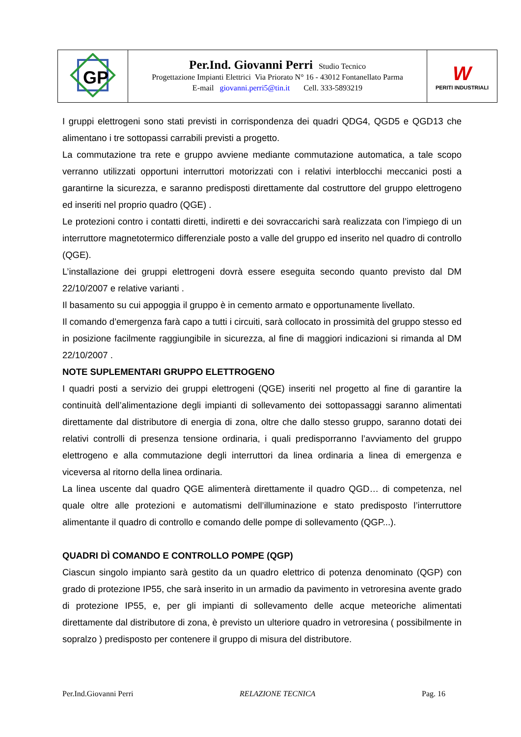| GP | Per.Ind. Giovanni Perri Studio Tecnico Progettazione Impianti Elettrici Via Priorato N° 16 - 43012 Fontanellato Parma E-mail giovanni.perri5@tin.it Cell. 333-5893219 | W PERITI INDUSTRIALI |
I gruppi elettrogeni sono stati previsti in corrispondenza dei quadri QDG4, QGD5 e QGD13 che alimentano i tre sottopassi carrabili previsti a progetto.
La commutazione tra rete e gruppo avviene mediante commutazione automatica, a tale scopo verranno utilizzati opportuni interruttori motorizzati con i relativi interblocchi meccanici posti a garantirne la sicurezza, e saranno predisposti direttamente dal costruttore del gruppo elettrogeno ed inseriti nel proprio quadro (QGE) .
Le protezioni contro i contatti diretti, indiretti e dei sovraccarichi sarà realizzata con l’impiego di un interruttore magnetotermico differenziale posto a valle del gruppo ed inserito nel quadro di controllo (QGE).
L’installazione dei gruppi elettrogeni dovrà essere eseguita secondo quanto previsto dal DM 22/10/2007 e relative varianti .
Il basamento su cui appoggia il gruppo è in cemento armato e opportunamente livellato.
Il comando d’emergenza farà capo a tutti i circuiti, sarà collocato in prossimità del gruppo stesso ed in posizione facilmente raggiungibile in sicurezza, al fine di maggiori indicazioni si rimanda al DM 22/10/2007 .
NOTE SUPLEMENTARI GRUPPO ELETTROGENO
I quadri posti a servizio dei gruppi elettrogeni (QGE) inseriti nel progetto al fine di garantire la continuità dell’alimentazione degli impianti di sollevamento dei sottopassaggi saranno alimentati direttamente dal distributore di energia di zona, oltre che dallo stesso gruppo, saranno dotati dei relativi controlli di presenza tensione ordinaria, i quali predisporranno l’avviamento del gruppo elettrogeno e alla commutazione degli interruttori da linea ordinaria a linea di emergenza e viceversa al ritorno della linea ordinaria.
La linea uscente dal quadro QGE alimenterà direttamente il quadro QGD… di competenza, nel quale oltre alle protezioni e automatismi dell’illuminazione e stato predisposto l’interruttore alimentante il quadro di controllo e comando delle pompe di sollevamento (QGP...).
QUADRI DÌ COMANDO E CONTROLLO POMPE (QGP)
Ciascun singolo impianto sarà gestito da un quadro elettrico di potenza denominato (QGP) con grado di protezione IP55, che sarà inserito in un armadio da pavimento in vetroresina avente grado di protezione IP55, e, per gli impianti di sollevamento delle acque meteoriche alimentati direttamente dal distributore di zona, è previsto un ulteriore quadro in vetroresina ( possibilmente in sopralzo ) predisposto per contenere il gruppo di misura del distributore.
Per.Ind.Giovanni Perri RELAZIONE TECNICA Pag. 16